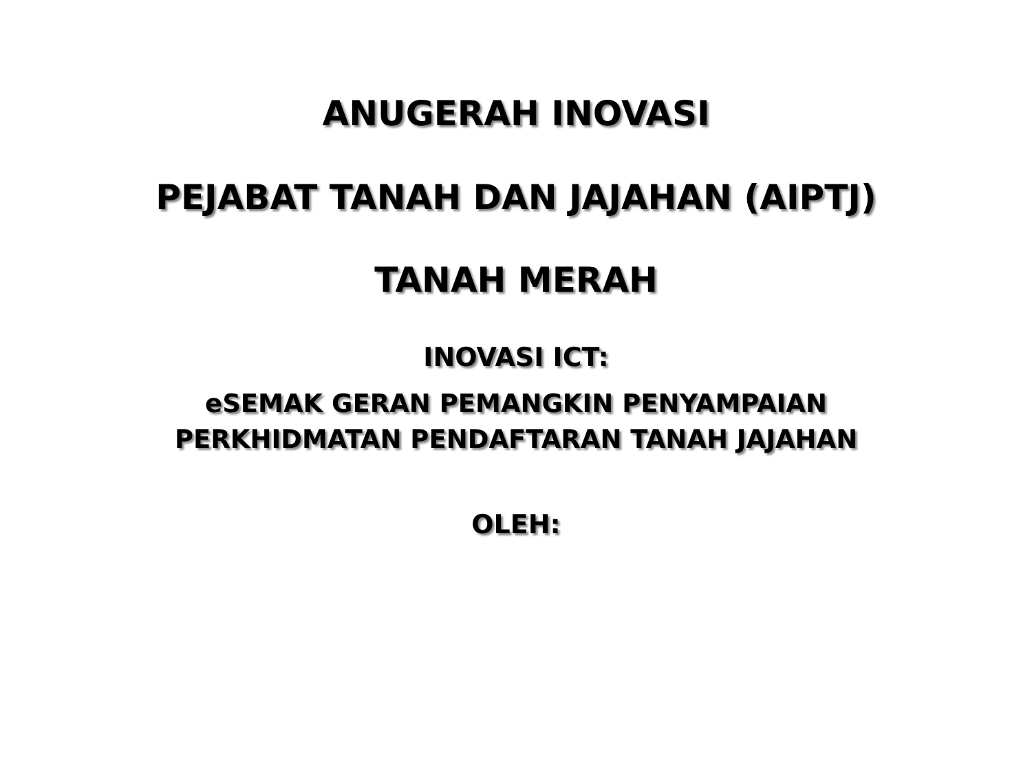ANUGERAH INOVASI
PEJABAT TANAH DAN JAJAHAN (AIPTJ)
TANAH MERAH
INOVASI ICT:
eSEMAK GERAN PEMANGKIN PENYAMPAIAN
PERKHIDMATAN PENDAFTARAN TANAH JAJAHAN
OLEH: